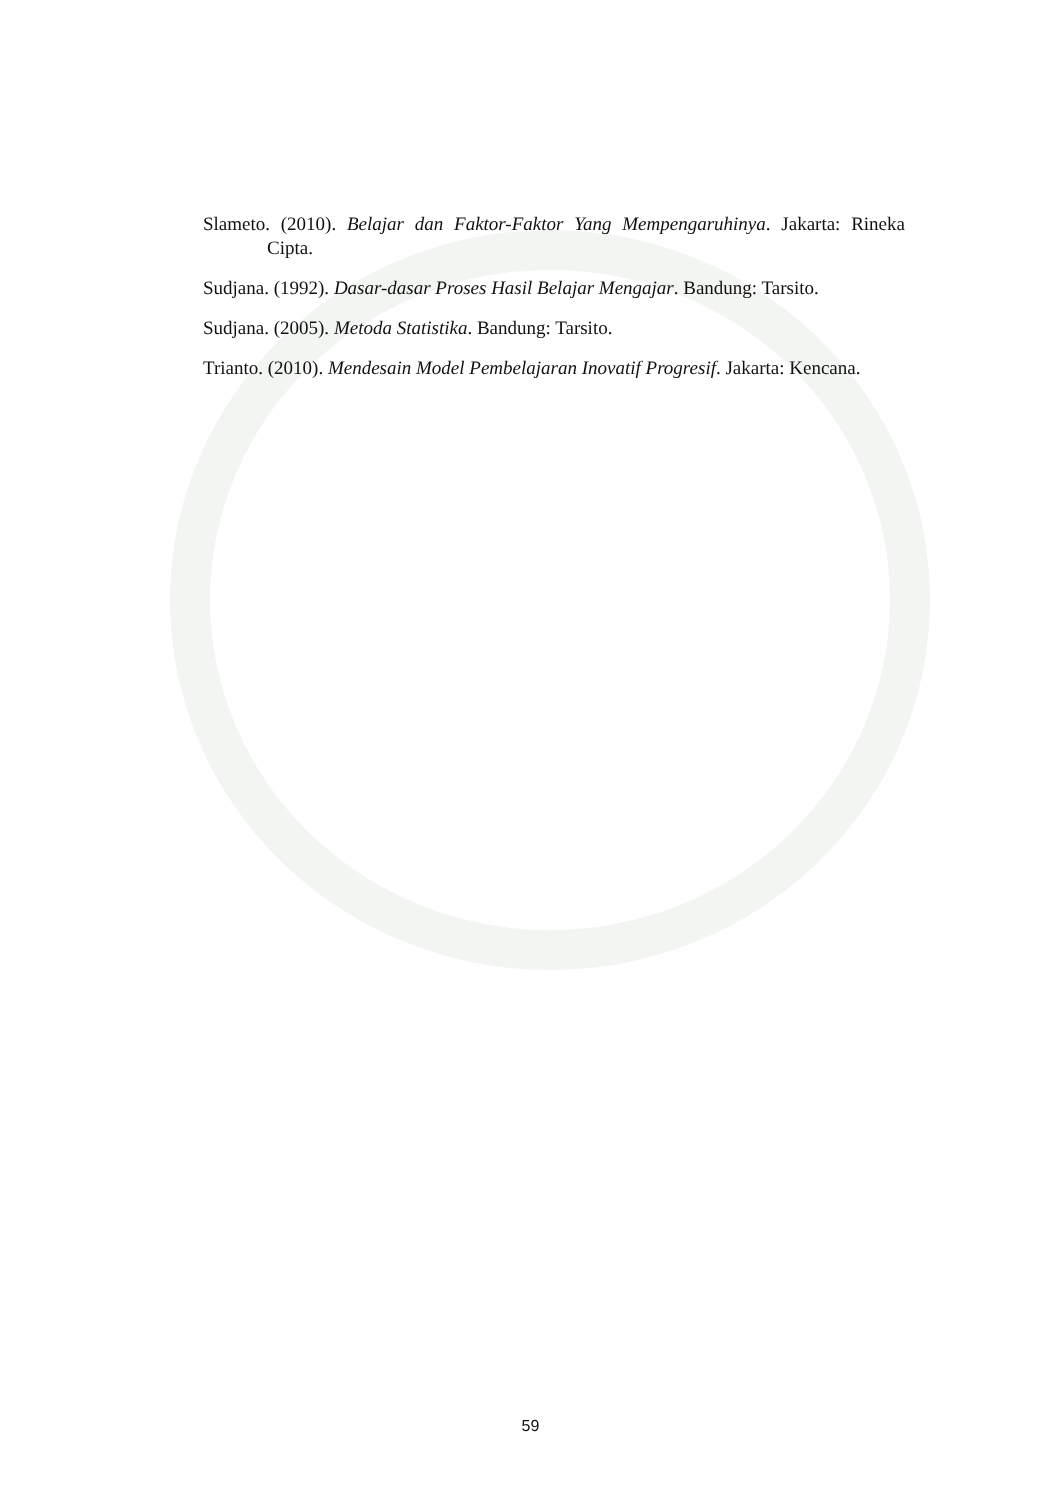Slameto. (2010). Belajar dan Faktor-Faktor Yang Mempengaruhinya. Jakarta: Rineka Cipta.
Sudjana. (1992). Dasar-dasar Proses Hasil Belajar Mengajar. Bandung: Tarsito.
Sudjana. (2005). Metoda Statistika. Bandung: Tarsito.
Trianto. (2010). Mendesain Model Pembelajaran Inovatif Progresif. Jakarta: Kencana.
59